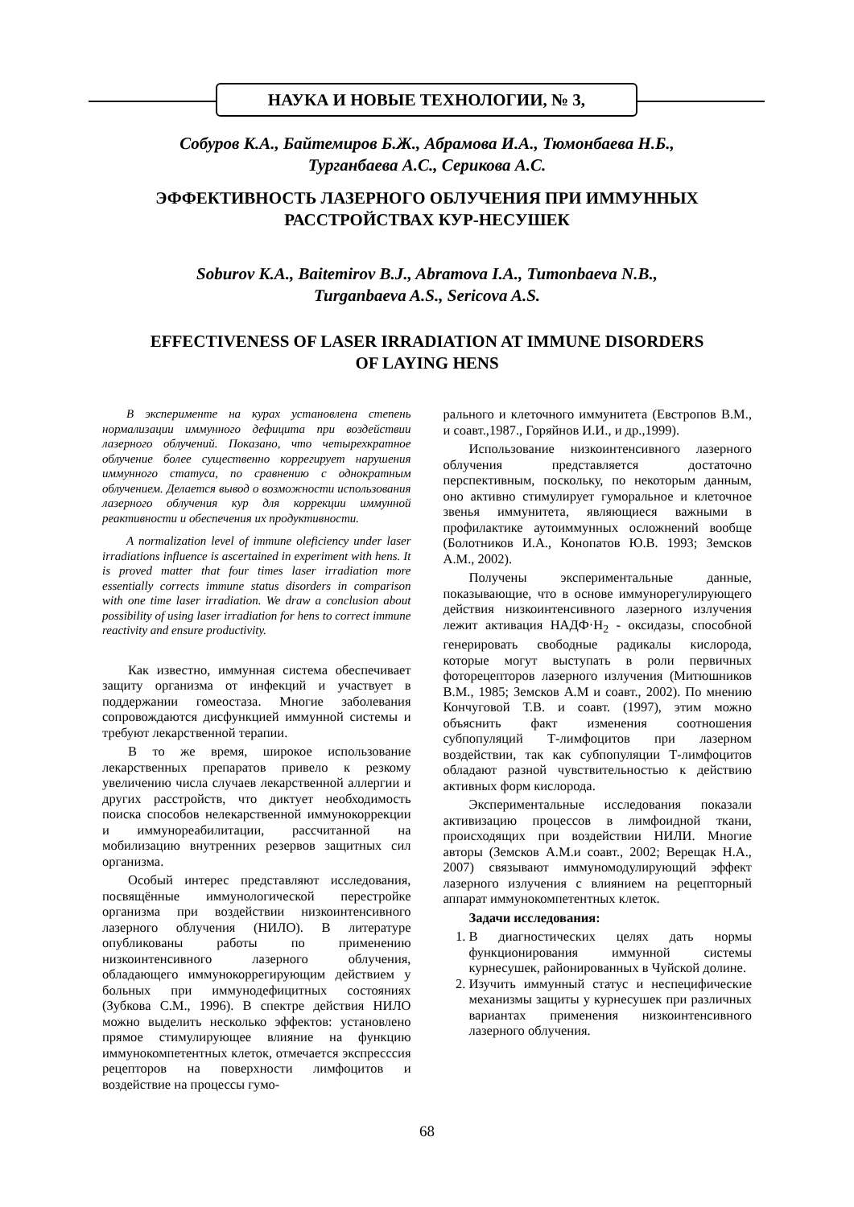НАУКА И НОВЫЕ ТЕХНОЛОГИИ, № 3,
Собуров К.А., Байтемиров Б.Ж., Абрамова И.А., Тюмонбаева Н.Б.,
Турганбаева А.С., Серикова А.С.
ЭФФЕКТИВНОСТЬ ЛАЗЕРНОГО ОБЛУЧЕНИЯ ПРИ ИММУННЫХ
РАССТРОЙСТВАХ КУР-НЕСУШЕК
Soburov K.A., Baitemirov B.J., Abramova I.A., Tumonbaeva N.B.,
Turganbaeva A.S., Sericova A.S.
EFFECTIVENESS OF LASER IRRADIATION AT IMMUNE DISORDERS
OF LAYING HENS
В эксперименте на курах установлена степень нормализации иммунного дефицита при воздействии лазерного облучений. Показано, что четырехкратное облучение более существенно коррегирует нарушения иммунного статуса, по сравнению с однократным облучением. Делается вывод о возможности использования лазерного облучения кур для коррекции иммунной реактивности и обеспечения их продуктивности.
A normalization level of immune oleficiency under laser irradiations influence is ascertained in experiment with hens. It is proved matter that four times laser irradiation more essentially corrects immune status disorders in comparison with one time laser irradiation. We draw a conclusion about possibility of using laser irradiation for hens to correct immune reactivity and ensure productivity.
Как известно, иммунная система обеспечивает защиту организма от инфекций и участвует в поддержании гомеостаза. Многие заболевания сопровождаются дисфункцией иммунной системы и требуют лекарственной терапии.
В то же время, широкое использование лекарственных препаратов привело к резкому увеличению числа случаев лекарственной аллергии и других расстройств, что диктует необходимость поиска способов нелекарственной иммунокоррекции и иммунореабилитации, рассчитанной на мобилизацию внутренних резервов защитных сил организма.
Особый интерес представляют исследования, посвящённые иммунологической перестройке организма при воздействии низкоинтенсивного лазерного облучения (НИЛО). В литературе опубликованы работы по применению низкоинтенсивного лазерного облучения, обладающего иммунокоррегирующим действием у больных при иммунодефицитных состояниях (Зубкова С.М., 1996). В спектре действия НИЛО можно выделить несколько эффектов: установлено прямое стимулирующее влияние на функцию иммунокомпетентных клеток, отмечается экспресссия рецепторов на поверхности лимфоцитов и воздействие на процессы гумо-
рального и клеточного иммунитета (Евстропов В.М., и соавт.,1987., Горяйнов И.И., и др.,1999).
Использование низкоинтенсивного лазерного облучения представляется достаточно перспективным, поскольку, по некоторым данным, оно активно стимулирует гуморальное и клеточное звенья иммунитета, являющиеся важными в профилактике аутоиммунных осложнений вообще (Болотников И.А., Конопатов Ю.В. 1993; Земсков А.М., 2002).
Получены экспериментальные данные, показывающие, что в основе иммунорегулирующего действия низкоинтенсивного лазерного излучения лежит активация НАДФ·Н<sub>2</sub> - оксидазы, способной генерировать свободные радикалы кислорода, которые могут выступать в роли первичных фоторецепторов лазерного излучения (Митюшников В.М., 1985; Земсков А.М и соавт., 2002). По мнению Кончуговой Т.В. и соавт. (1997), этим можно объяснить факт изменения соотношения субпопуляций Т-лимфоцитов при лазерном воздействии, так как субпопуляции Т-лимфоцитов обладают разной чувствительностью к действию активных форм кислорода.
Экспериментальные исследования показали активизацию процессов в лимфоидной ткани, происходящих при воздействии НИЛИ. Многие авторы (Земсков А.М.и соавт., 2002; Верещак Н.А., 2007) связывают иммуномодулирующий эффект лазерного излучения с влиянием на рецепторный аппарат иммунокомпетентных клеток.
Задачи исследования:
1. В диагностических целях дать нормы функционирования иммунной системы курнесушек, районированных в Чуйской долине.
2. Изучить иммунный статус и неспецифические механизмы защиты у курнесушек при различных вариантах применения низкоинтенсивного лазерного облучения.
68